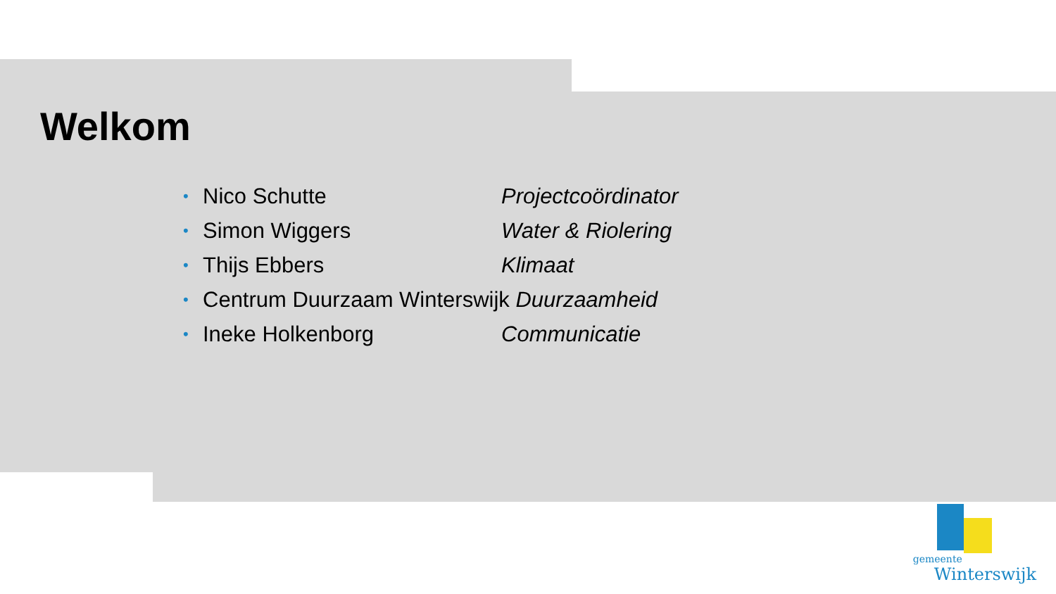Welkom
• Nico Schutte Projectcoördinator
• Simon Wiggers Water & Riolering
• Thijs Ebbers Klimaat
• Centrum Duurzaam Winterswijk Duurzaamheid
• Ineke Holkenborg Communicatie
gemeente
Winterswijk